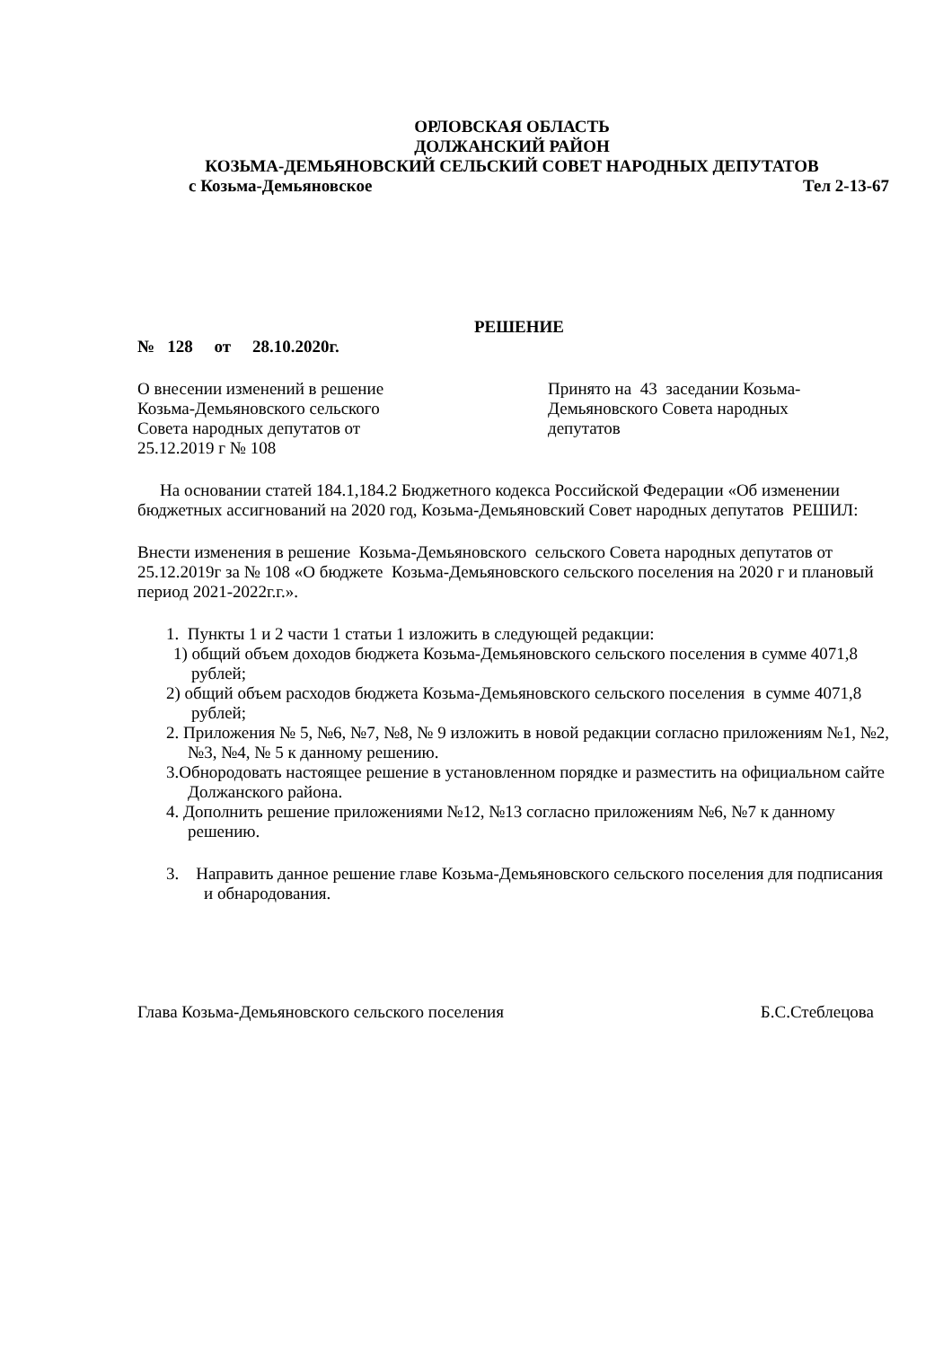ОРЛОВСКАЯ ОБЛАСТЬ
ДОЛЖАНСКИЙ РАЙОН
КОЗЬМА-ДЕМЬЯНОВСКИЙ СЕЛЬСКИЙ СОВЕТ НАРОДНЫХ ДЕПУТАТОВ
с Козьма-Демьяновское Тел 2-13-67
РЕШЕНИЕ
№ 128 от 28.10.2020г.
О внесении изменений в решение
Козьма-Демьяновского сельского
Совета народных депутатов от
25.12.2019 г № 108
Принято на 43 заседании Козьма-Демьяновского Совета народных депутатов
На основании статей 184.1,184.2 Бюджетного кодекса Российской Федерации «Об изменении бюджетных ассигнований на 2020 год, Козьма-Демьяновский Совет народных депутатов РЕШИЛ:
Внести изменения в решение Козьма-Демьяновского сельского Совета народных депутатов от 25.12.2019г за № 108 «О бюджете Козьма-Демьяновского сельского поселения на 2020 г и плановый период 2021-2022г.г.».
1. Пункты 1 и 2 части 1 статьи 1 изложить в следующей редакции:
1) общий объем доходов бюджета Козьма-Демьяновского сельского поселения в сумме 4071,8 рублей;
2) общий объем расходов бюджета Козьма-Демьяновского сельского поселения в сумме 4071,8 рублей;
2. Приложения № 5, №6, №7, №8, № 9 изложить в новой редакции согласно приложениям №1, №2, №3, №4, № 5 к данному решению.
3.Обнородовать настоящее решение в установленном порядке и разместить на официальном сайте Должанского района.
4. Дополнить решение приложениями №12, №13 согласно приложениям №6, №7 к данному решению.
3. Направить данное решение главе Козьма-Демьяновского сельского поселения для подписания и обнародования.
Глава Козьма-Демьяновского сельского поселения Б.С.Стеблецова